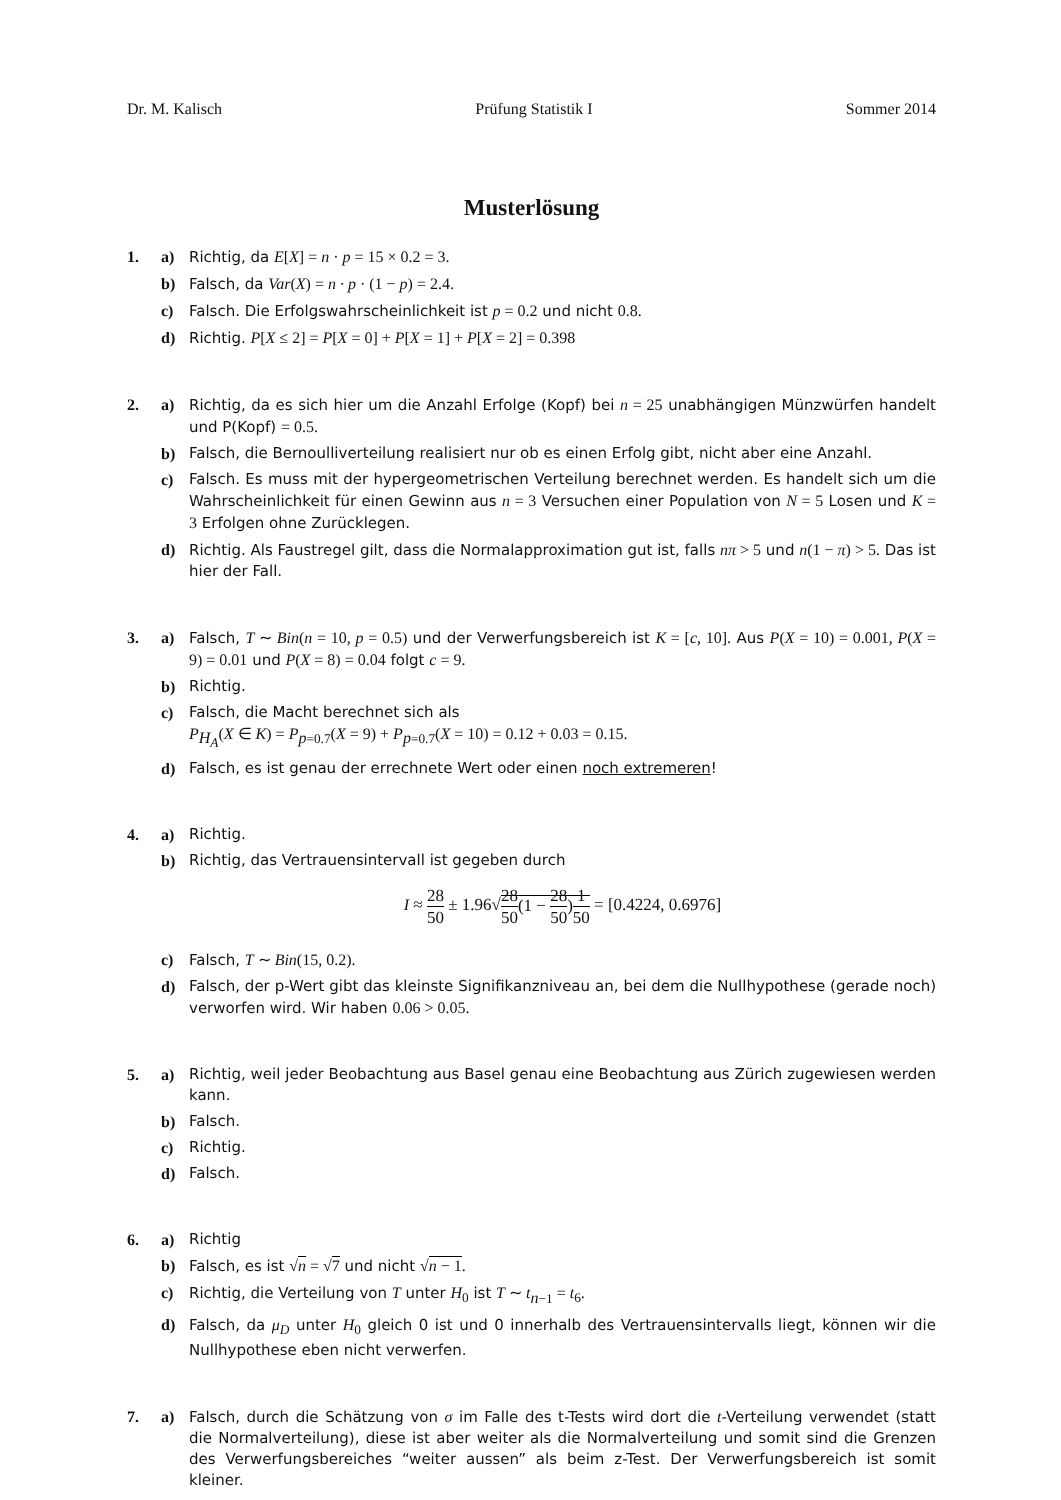Dr. M. Kalisch Prüfung Statistik I Sommer 2014
Musterlösung
1. a) Richtig, da E[X] = n · p = 15 × 0.2 = 3.
b) Falsch, da Var(X) = n · p · (1 − p) = 2.4.
c) Falsch. Die Erfolgswahrscheinlichkeit ist p = 0.2 und nicht 0.8.
d) Richtig. P[X ≤ 2] = P[X = 0] + P[X = 1] + P[X = 2] = 0.398
2. a) Richtig, da es sich hier um die Anzahl Erfolge (Kopf) bei n = 25 unabhängigen Münzwürfen handelt und P(Kopf) = 0.5.
b) Falsch, die Bernoulliverteilung realisiert nur ob es einen Erfolg gibt, nicht aber eine Anzahl.
c) Falsch. Es muss mit der hypergeometrischen Verteilung berechnet werden. Es handelt sich um die Wahrscheinlichkeit für einen Gewinn aus n = 3 Versuchen einer Population von N = 5 Losen und K = 3 Erfolgen ohne Zurücklegen.
d) Richtig. Als Faustregel gilt, dass die Normalapproximation gut ist, falls nπ > 5 und n(1 − π) > 5. Das ist hier der Fall.
3. a) Falsch, T ∼ Bin(n = 10, p = 0.5) und der Verwerfungsbereich ist K = [c, 10]. Aus P(X = 10) = 0.001, P(X = 9) = 0.01 und P(X = 8) = 0.04 folgt c = 9.
b) Richtig.
c) Falsch, die Macht berechnet sich als
P<sub>H<sub>A</sub></sub>(X ∈ K) = P<sub>p=0.7</sub>(X = 9) + P<sub>p=0.7</sub>(X = 10) = 0.12 + 0.03 = 0.15.
d) Falsch, es ist genau der errechnete Wert oder einen noch extremeren!
4. a) Richtig.
b) Richtig, das Vertrauensintervall ist gegeben durch
I ≈ 28 50 ± 1.96√28 50(1 − 28 50)1 50 = [0.4224, 0.6976]
c) Falsch, T ∼ Bin(15, 0.2).
d) Falsch, der p-Wert gibt das kleinste Signifikanzniveau an, bei dem die Nullhypothese (gerade noch) verworfen wird. Wir haben 0.06 > 0.05.
5. a) Richtig, weil jeder Beobachtung aus Basel genau eine Beobachtung aus Zürich zugewiesen werden kann.
b) Falsch.
c) Richtig.
d) Falsch.
6. a) Richtig
b) Falsch, es ist √n = √7 und nicht √n − 1.
c) Richtig, die Verteilung von T unter H<sub>0</sub> ist T ∼ t<sub>n−1</sub> = t<sub>6</sub>.
d) Falsch, da μ<sub>D</sub> unter H<sub>0</sub> gleich 0 ist und 0 innerhalb des Vertrauensintervalls liegt, können wir die Nullhypothese eben nicht verwerfen.
7. a) Falsch, durch die Schätzung von σ im Falle des t-Tests wird dort die t-Verteilung verwendet (statt die Normalverteilung), diese ist aber weiter als die Normalverteilung und somit sind die Grenzen des Verwerfungsbereiches “weiter aussen” als beim z-Test. Der Verwerfungsbereich ist somit kleiner.